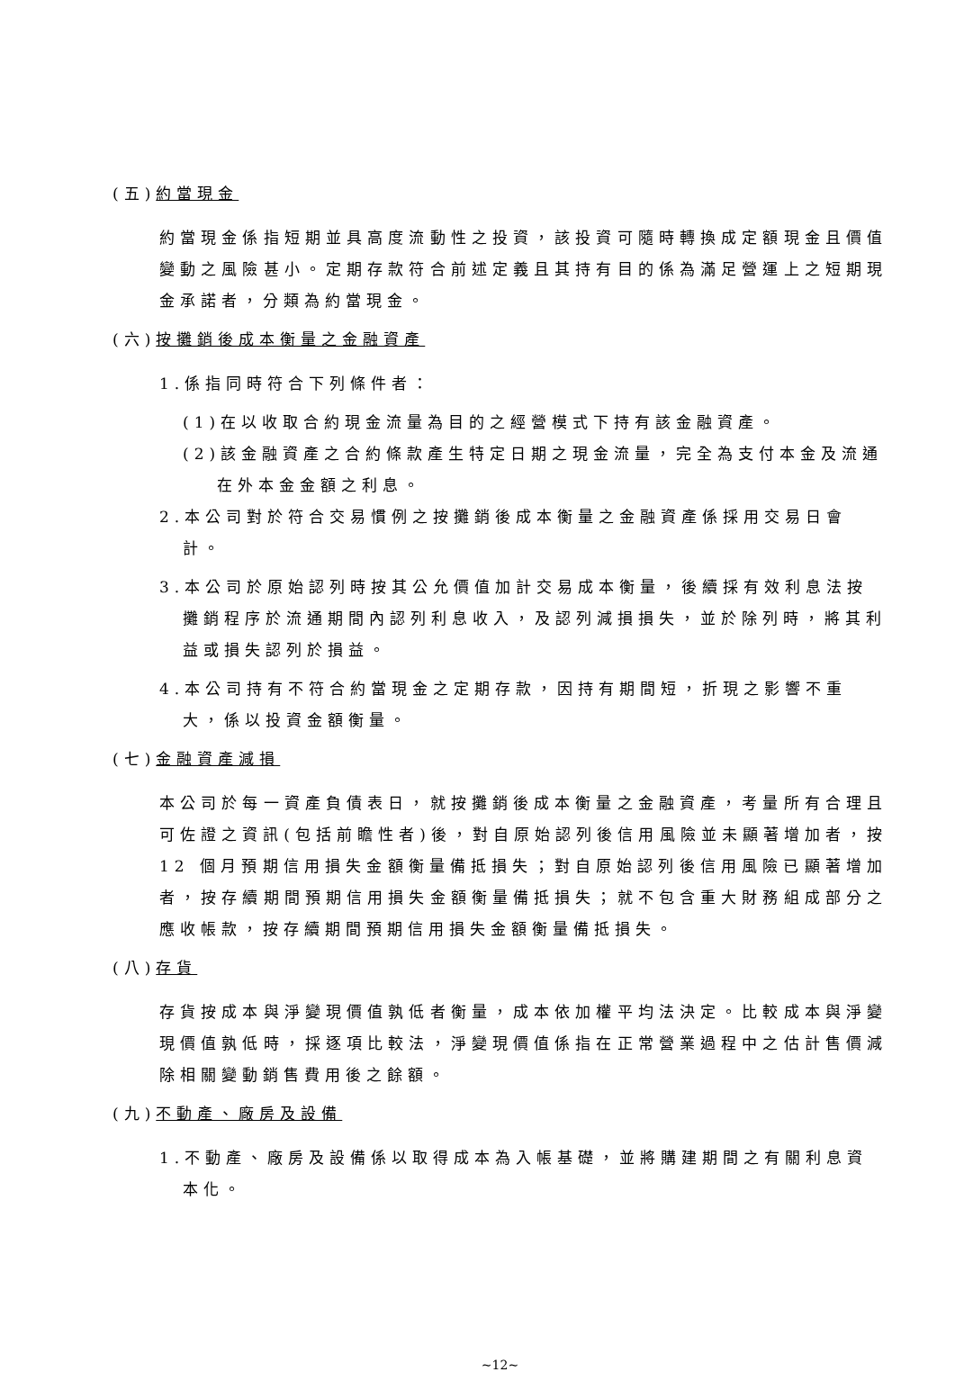(五)約當現金
約當現金係指短期並具高度流動性之投資，該投資可隨時轉換成定額現金且價值變動之風險甚小。定期存款符合前述定義且其持有目的係為滿足營運上之短期現金承諾者，分類為約當現金。
(六)按攤銷後成本衡量之金融資產
1.係指同時符合下列條件者：
(1)在以收取合約現金流量為目的之經營模式下持有該金融資產。
(2)該金融資產之合約條款產生特定日期之現金流量，完全為支付本金及流通在外本金金額之利息。
2.本公司對於符合交易慣例之按攤銷後成本衡量之金融資產係採用交易日會計。
3.本公司於原始認列時按其公允價值加計交易成本衡量，後續採有效利息法按攤銷程序於流通期間內認列利息收入，及認列減損損失，並於除列時，將其利益或損失認列於損益。
4.本公司持有不符合約當現金之定期存款，因持有期間短，折現之影響不重大，係以投資金額衡量。
(七)金融資產減損
本公司於每一資產負債表日，就按攤銷後成本衡量之金融資產，考量所有合理且可佐證之資訊(包括前瞻性者)後，對自原始認列後信用風險並未顯著增加者，按 12 個月預期信用損失金額衡量備抵損失；對自原始認列後信用風險已顯著增加者，按存續期間預期信用損失金額衡量備抵損失；就不包含重大財務組成部分之應收帳款，按存續期間預期信用損失金額衡量備抵損失。
(八)存貨
存貨按成本與淨變現價值孰低者衡量，成本依加權平均法決定。比較成本與淨變現價值孰低時，採逐項比較法，淨變現價值係指在正常營業過程中之估計售價減除相關變動銷售費用後之餘額。
(九)不動產、廠房及設備
1.不動產、廠房及設備係以取得成本為入帳基礎，並將購建期間之有關利息資本化。
~12~